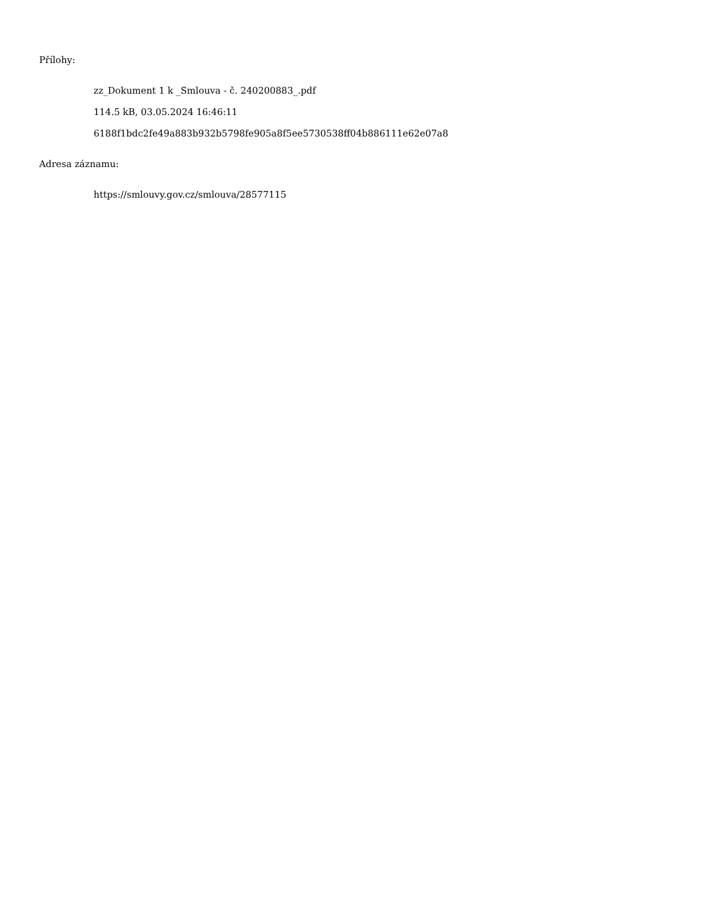Přílohy:
zz_Dokument 1 k _Smlouva - č. 240200883_.pdf
114.5 kB, 03.05.2024 16:46:11
6188f1bdc2fe49a883b932b5798fe905a8f5ee5730538ff04b886111e62e07a8
Adresa záznamu:
https://smlouvy.gov.cz/smlouva/28577115